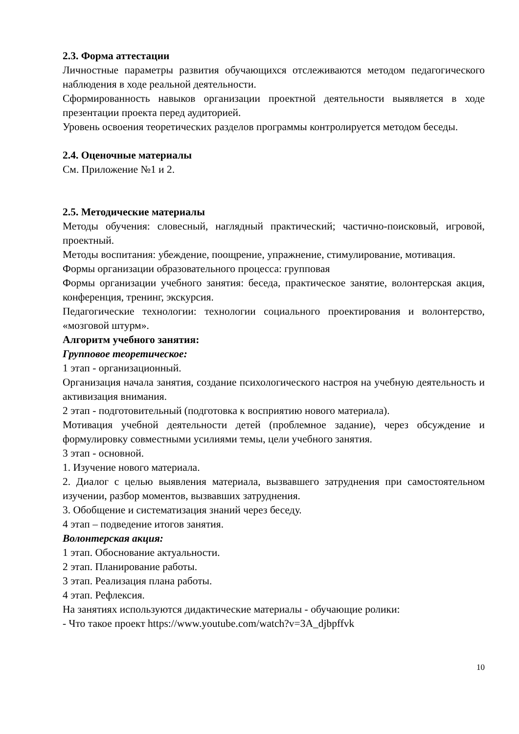2.3. Форма аттестации
Личностные параметры развития обучающихся отслеживаются методом педагогического наблюдения в ходе реальной деятельности.
Сформированность навыков организации проектной деятельности выявляется в ходе презентации проекта перед аудиторией.
Уровень освоения теоретических разделов программы контролируется методом беседы.
2.4. Оценочные материалы
См. Приложение №1 и 2.
2.5. Методические материалы
Методы обучения: словесный, наглядный практический; частично-поисковый, игровой, проектный.
Методы воспитания: убеждение, поощрение, упражнение, стимулирование, мотивация.
Формы организации образовательного процесса: групповая
Формы организации учебного занятия: беседа, практическое занятие, волонтерская акция, конференция, тренинг, экскурсия.
Педагогические технологии: технологии социального проектирования и волонтерство, «мозговой штурм».
Алгоритм учебного занятия:
Групповое теоретическое:
1 этап - организационный.
Организация начала занятия, создание психологического настроя на учебную деятельность и активизация внимания.
2 этап - подготовительный (подготовка к восприятию нового материала).
Мотивация учебной деятельности детей (проблемное задание), через обсуждение и формулировку совместными усилиями темы, цели учебного занятия.
3 этап - основной.
1. Изучение нового материала.
2. Диалог с целью выявления материала, вызвавшего затруднения при самостоятельном изучении, разбор моментов, вызвавших затруднения.
3. Обобщение и систематизация знаний через беседу.
4 этап – подведение итогов занятия.
Волонтерская акция:
1 этап. Обоснование актуальности.
2 этап. Планирование работы.
3 этап. Реализация плана работы.
4 этап. Рефлексия.
На занятиях используются дидактические материалы - обучающие ролики:
- Что такое проект https://www.youtube.com/watch?v=3A_djbpffvk
10